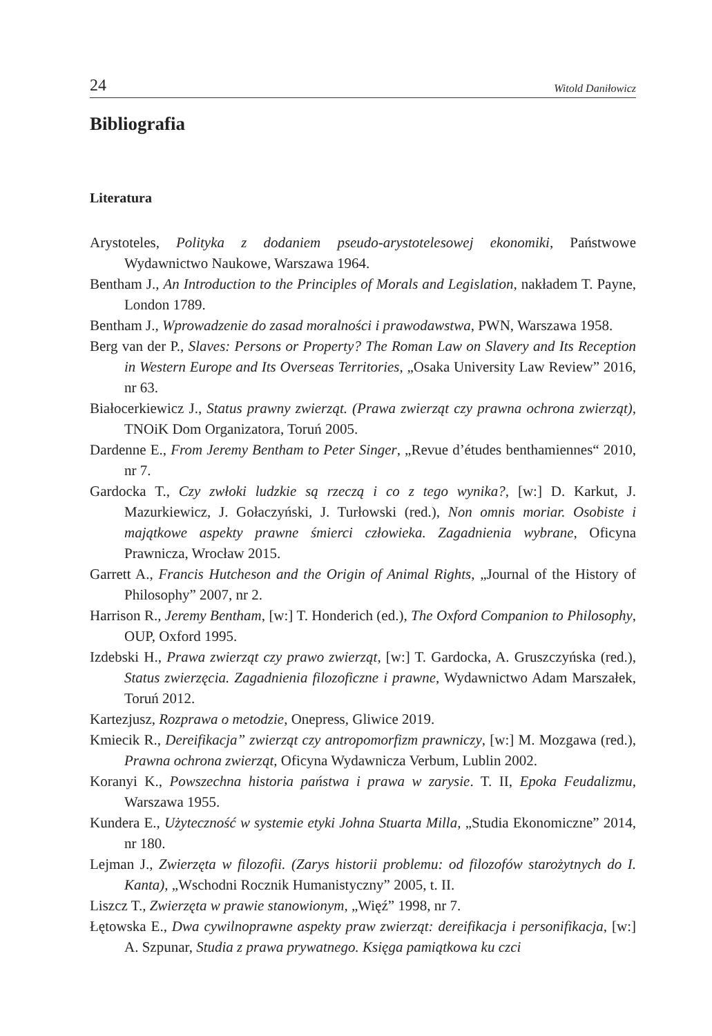24 Witold Daniłowicz
Bibliografia
Literatura
Arystoteles, Polityka z dodaniem pseudo-arystotelesowej ekonomiki, Państwowe Wydawnictwo Naukowe, Warszawa 1964.
Bentham J., An Introduction to the Principles of Morals and Legislation, nakładem T. Payne, London 1789.
Bentham J., Wprowadzenie do zasad moralności i prawodawstwa, PWN, Warszawa 1958.
Berg van der P., Slaves: Persons or Property? The Roman Law on Slavery and Its Reception in Western Europe and Its Overseas Territories, „Osaka University Law Review” 2016, nr 63.
Białocerkiewicz J., Status prawny zwierząt. (Prawa zwierząt czy prawna ochrona zwierząt), TNOiK Dom Organizatora, Toruń 2005.
Dardenne E., From Jeremy Bentham to Peter Singer, „Revue d’études benthamiennes“ 2010, nr 7.
Gardocka T., Czy zwłoki ludzkie są rzeczą i co z tego wynika?, [w:] D. Karkut, J. Mazurkiewicz, J. Gołaczyński, J. Turłowski (red.), Non omnis moriar. Osobiste i majątkowe aspekty prawne śmierci człowieka. Zagadnienia wybrane, Oficyna Prawnicza, Wrocław 2015.
Garrett A., Francis Hutcheson and the Origin of Animal Rights, „Journal of the History of Philosophy” 2007, nr 2.
Harrison R., Jeremy Bentham, [w:] T. Honderich (ed.), The Oxford Companion to Philosophy, OUP, Oxford 1995.
Izdebski H., Prawa zwierząt czy prawo zwierząt, [w:] T. Gardocka, A. Gruszczyńska (red.), Status zwierzęcia. Zagadnienia filozoficzne i prawne, Wydawnictwo Adam Marszałek, Toruń 2012.
Kartezjusz, Rozprawa o metodzie, Onepress, Gliwice 2019.
Kmiecik R., Dereifikacja” zwierząt czy antropomorfizm prawniczy, [w:] M. Mozgawa (red.), Prawna ochrona zwierząt, Oficyna Wydawnicza Verbum, Lublin 2002.
Koranyi K., Powszechna historia państwa i prawa w zarysie. T. II, Epoka Feudalizmu, Warszawa 1955.
Kundera E., Użyteczność w systemie etyki Johna Stuarta Milla, „Studia Ekonomiczne” 2014, nr 180.
Lejman J., Zwierzęta w filozofii. (Zarys historii problemu: od filozofów starożytnych do I. Kanta), „Wschodni Rocznik Humanistyczny” 2005, t. II.
Liszcz T., Zwierzęta w prawie stanowionym, „Więź” 1998, nr 7.
Łętowska E., Dwa cywilnoprawne aspekty praw zwierząt: dereifikacja i personifikacja, [w:] A. Szpunar, Studia z prawa prywatnego. Księga pamiątkowa ku czci